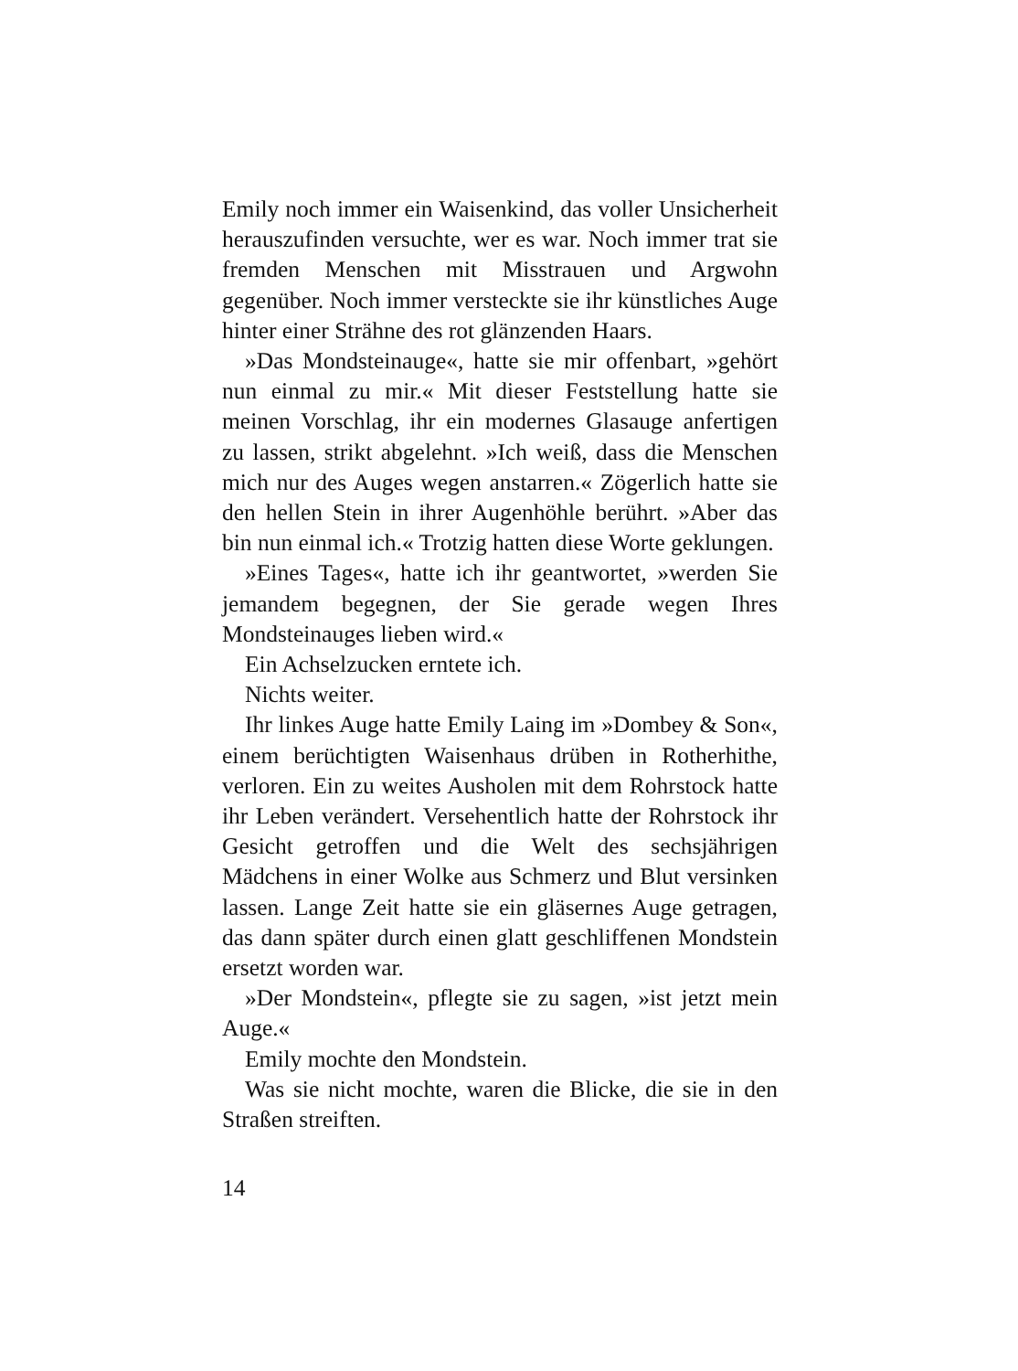Emily noch immer ein Waisenkind, das voller Unsicherheit herauszufinden versuchte, wer es war. Noch immer trat sie fremden Menschen mit Misstrauen und Argwohn gegenüber. Noch immer versteckte sie ihr künstliches Auge hinter einer Strähne des rot glänzenden Haars.
»Das Mondsteinauge«, hatte sie mir offenbart, »gehört nun einmal zu mir.« Mit dieser Feststellung hatte sie meinen Vorschlag, ihr ein modernes Glasauge anfertigen zu lassen, strikt abgelehnt. »Ich weiß, dass die Menschen mich nur des Auges wegen anstarren.« Zögerlich hatte sie den hellen Stein in ihrer Augenhöhle berührt. »Aber das bin nun einmal ich.« Trotzig hatten diese Worte geklungen.
»Eines Tages«, hatte ich ihr geantwortet, »werden Sie jemandem begegnen, der Sie gerade wegen Ihres Mondsteinauges lieben wird.«
Ein Achselzucken erntete ich.
Nichts weiter.
Ihr linkes Auge hatte Emily Laing im »Dombey & Son«, einem berüchtigten Waisenhaus drüben in Rotherhithe, verloren. Ein zu weites Ausholen mit dem Rohrstock hatte ihr Leben verändert. Versehentlich hatte der Rohrstock ihr Gesicht getroffen und die Welt des sechsjährigen Mädchens in einer Wolke aus Schmerz und Blut versinken lassen. Lange Zeit hatte sie ein gläsernes Auge getragen, das dann später durch einen glatt geschliffenen Mondstein ersetzt worden war.
»Der Mondstein«, pflegte sie zu sagen, »ist jetzt mein Auge.«
Emily mochte den Mondstein.
Was sie nicht mochte, waren die Blicke, die sie in den Straßen streiften.
14